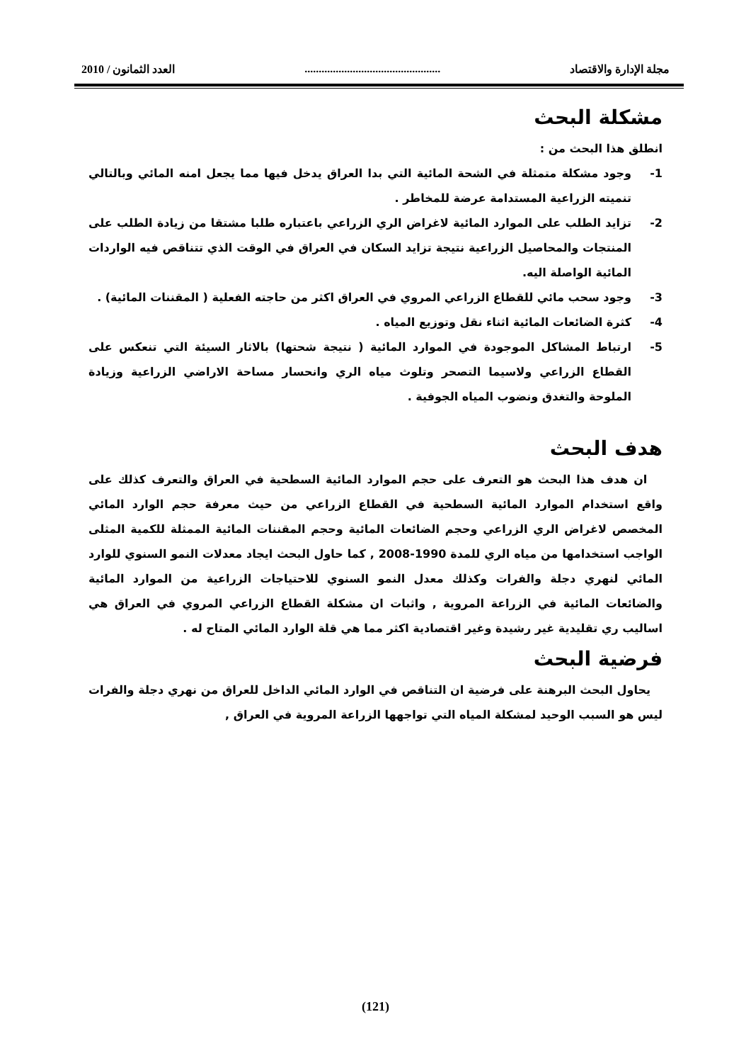مجلة الإدارة والاقتصاد................................................ العدد الثمانون / 2010
مشكلة البحث
انطلق هذا البحث من :
1- وجود مشكلة متمثلة في الشحة المائية التي بدا العراق يدخل فيها مما يجعل امنه المائي وبالتالي تنميته الزراعية المستدامة عرضة للمخاطر .
2- تزايد الطلب على الموارد المائية لاغراض الري الزراعي باعتباره طلبا مشتقا من زيادة الطلب على المنتجات والمحاصيل الزراعية نتيجة تزايد السكان في العراق في الوقت الذي تتناقص فيه الواردات المائية الواصلة اليه.
3- وجود سحب مائي للقطاع الزراعي المروي في العراق اكثر من حاجته الفعلية ( المقننات المائية) .
4- كثرة الضائعات المائية اثناء نقل وتوزيع المياه .
5- ارتباط المشاكل الموجودة في الموارد المائية ( نتيجة شحتها) بالاثار السيئة التي تنعكس على القطاع الزراعي ولاسيما التصحر وتلوث مياه الري وانحسار مساحة الاراضي الزراعية وزيادة الملوحة والتغدق ونضوب المياه الجوفية .
هدف البحث
ان هدف هذا البحث هو التعرف على حجم الموارد المائية السطحية في العراق والتعرف كذلك على واقع استخدام الموارد المائية السطحية في القطاع الزراعي من حيث معرفة حجم الوارد المائي المخصص لاغراض الري الزراعي وحجم الضائعات المائية وحجم المقننات المائية الممثلة للكمية المثلى الواجب استخدامها من مياه الري للمدة 1990-2008 , كما حاول البحث ايجاد معدلات النمو السنوي للوارد المائي لنهري دجلة والفرات وكذلك معدل النمو السنوي للاحتياجات الزراعية من الموارد المائية والضائعات المائية في الزراعة المروية , واثبات ان مشكلة القطاع الزراعي المروي في العراق هي اساليب ري تقليدية غير رشيدة وغير اقتصادية اكثر مما هي قلة الوارد المائي المتاح له .
فرضية البحث
يحاول البحث البرهنة على فرضية ان التناقص في الوارد المائي الداخل للعراق من نهري دجلة والفرات ليس هو السبب الوحيد لمشكلة المياه التي تواجهها الزراعة المروية في العراق ,
(121)